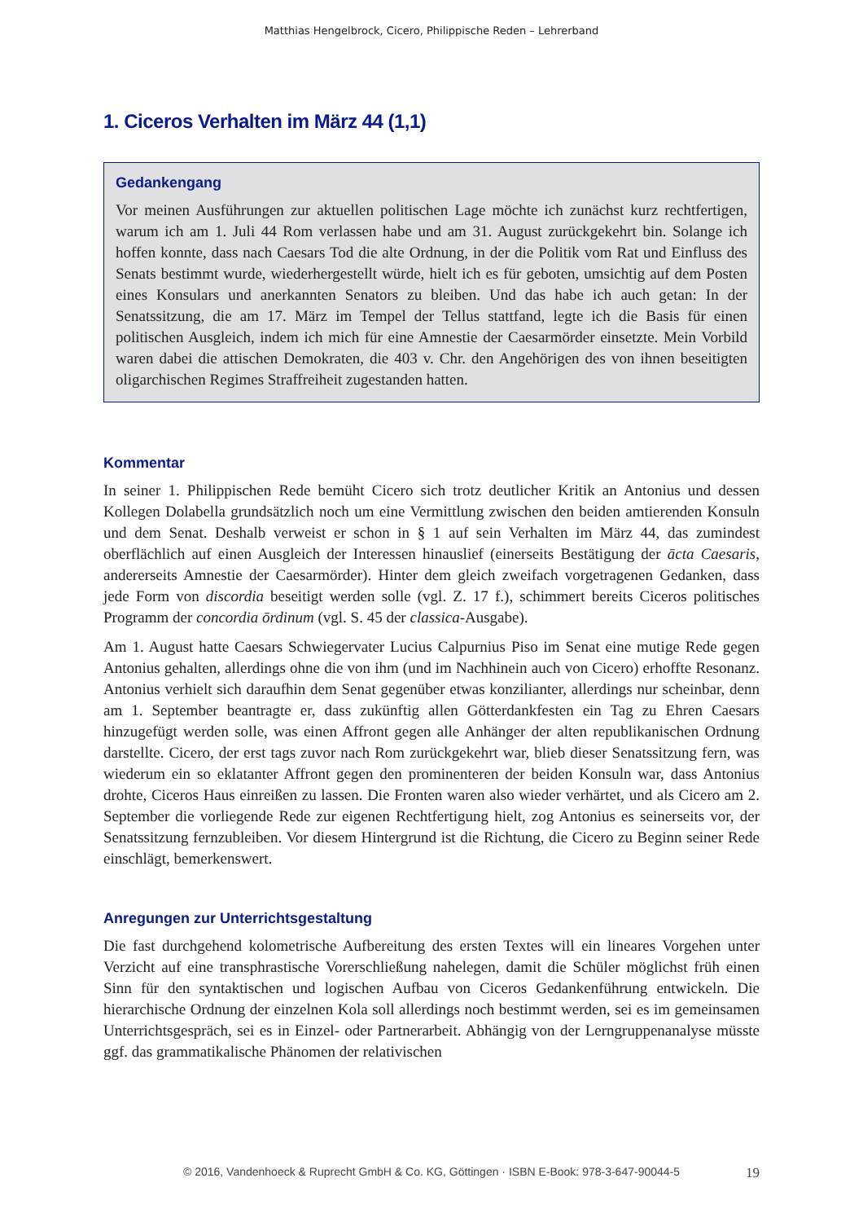Matthias Hengelbrock, Cicero, Philippische Reden – Lehrerband
1. Ciceros Verhalten im März 44 (1,1)
Gedankengang
Vor meinen Ausführungen zur aktuellen politischen Lage möchte ich zunächst kurz rechtfertigen, warum ich am 1. Juli 44 Rom verlassen habe und am 31. August zurückgekehrt bin. Solange ich hoffen konnte, dass nach Caesars Tod die alte Ordnung, in der die Politik vom Rat und Einfluss des Senats bestimmt wurde, wiederhergestellt würde, hielt ich es für geboten, umsichtig auf dem Posten eines Konsulars und anerkannten Senators zu bleiben. Und das habe ich auch getan: In der Senatssitzung, die am 17. März im Tempel der Tellus stattfand, legte ich die Basis für einen politischen Ausgleich, indem ich mich für eine Amnestie der Caesarmörder einsetzte. Mein Vorbild waren dabei die attischen Demokraten, die 403 v. Chr. den Angehörigen des von ihnen beseitigten oligarchischen Regimes Straffreiheit zugestanden hatten.
Kommentar
In seiner 1. Philippischen Rede bemüht Cicero sich trotz deutlicher Kritik an Antonius und dessen Kollegen Dolabella grundsätzlich noch um eine Vermittlung zwischen den beiden amtierenden Konsuln und dem Senat. Deshalb verweist er schon in § 1 auf sein Verhalten im März 44, das zumindest oberflächlich auf einen Ausgleich der Interessen hinauslief (einerseits Bestätigung der ācta Caesaris, andererseits Amnestie der Caesarmörder). Hinter dem gleich zweifach vorgetragenen Gedanken, dass jede Form von discordia beseitigt werden solle (vgl. Z. 17 f.), schimmert bereits Ciceros politisches Programm der concordia ōrdinum (vgl. S. 45 der classica-Ausgabe).
Am 1. August hatte Caesars Schwiegervater Lucius Calpurnius Piso im Senat eine mutige Rede gegen Antonius gehalten, allerdings ohne die von ihm (und im Nachhinein auch von Cicero) erhoffte Resonanz. Antonius verhielt sich daraufhin dem Senat gegenüber etwas konzilianter, allerdings nur scheinbar, denn am 1. September beantragte er, dass zukünftig allen Götterdankfesten ein Tag zu Ehren Caesars hinzugefügt werden solle, was einen Affront gegen alle Anhänger der alten republikanischen Ordnung darstellte. Cicero, der erst tags zuvor nach Rom zurückgekehrt war, blieb dieser Senatssitzung fern, was wiederum ein so eklatanter Affront gegen den prominenteren der beiden Konsuln war, dass Antonius drohte, Ciceros Haus einreißen zu lassen. Die Fronten waren also wieder verhärtet, und als Cicero am 2. September die vorliegende Rede zur eigenen Rechtfertigung hielt, zog Antonius es seinerseits vor, der Senatssitzung fernzubleiben. Vor diesem Hintergrund ist die Richtung, die Cicero zu Beginn seiner Rede einschlägt, bemerkenswert.
Anregungen zur Unterrichtsgestaltung
Die fast durchgehend kolometrische Aufbereitung des ersten Textes will ein lineares Vorgehen unter Verzicht auf eine transphrastische Vorerschließung nahelegen, damit die Schüler möglichst früh einen Sinn für den syntaktischen und logischen Aufbau von Ciceros Gedankenführung entwickeln. Die hierarchische Ordnung der einzelnen Kola soll allerdings noch bestimmt werden, sei es im gemeinsamen Unterrichtsgespräch, sei es in Einzel- oder Partnerarbeit. Abhängig von der Lerngruppenanalyse müsste ggf. das grammatikalische Phänomen der relativischen
© 2016, Vandenhoeck & Ruprecht GmbH & Co. KG, Göttingen · ISBN E-Book: 978-3-647-90044-5 19